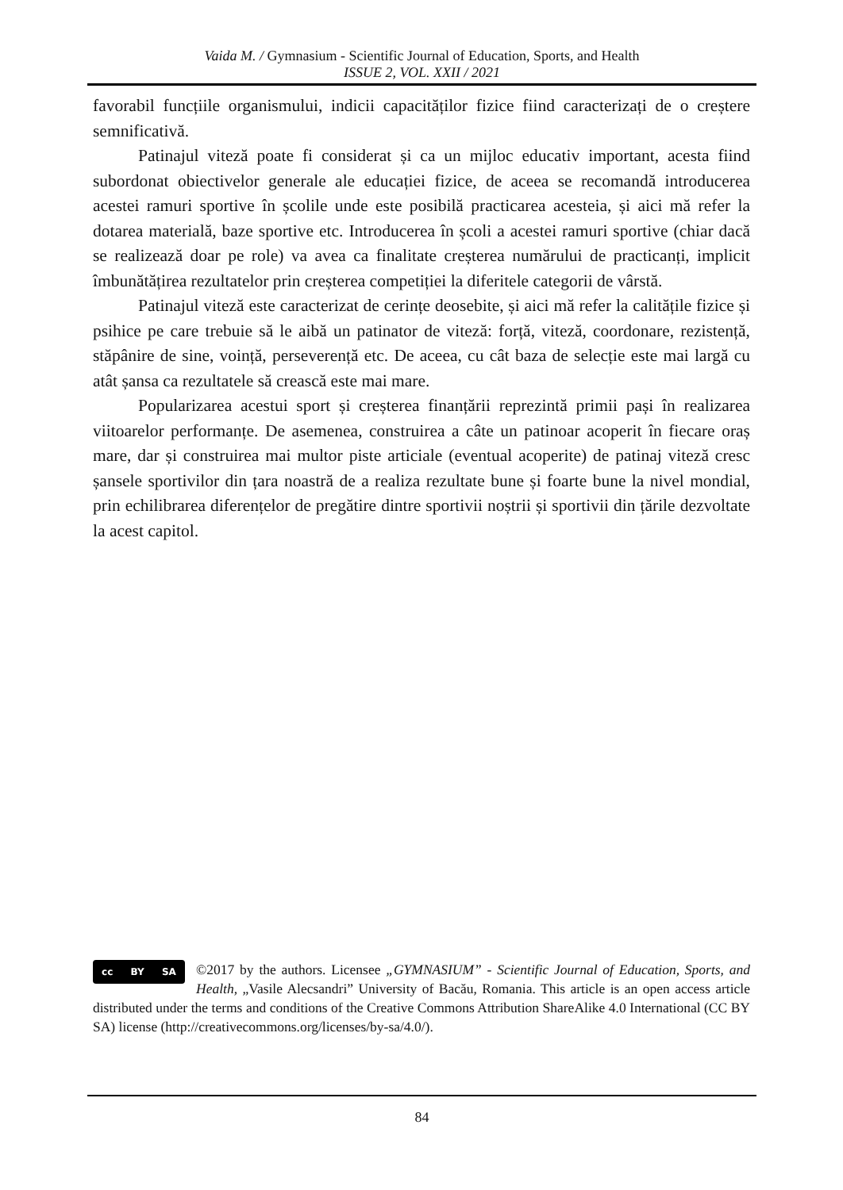Vaida M. / Gymnasium - Scientific Journal of Education, Sports, and Health
ISSUE 2, VOL. XXII / 2021
favorabil funcțiile organismului, indicii capacităților fizice fiind caracterizați de o creștere semnificativă.
Patinajul viteză poate fi considerat și ca un mijloc educativ important, acesta fiind subordonat obiectivelor generale ale educației fizice, de aceea se recomandă introducerea acestei ramuri sportive în școlile unde este posibilă practicarea acesteia, și aici mă refer la dotarea materială, baze sportive etc. Introducerea în școli a acestei ramuri sportive (chiar dacă se realizează doar pe role) va avea ca finalitate creșterea numărului de practicanți, implicit îmbunătățirea rezultatelor prin creșterea competiției la diferitele categorii de vârstă.
Patinajul viteză este caracterizat de cerințe deosebite, și aici mă refer la calitățile fizice și psihice pe care trebuie să le aibă un patinator de viteză: forță, viteză, coordonare, rezistență, stăpânire de sine, voință, perseverență etc. De aceea, cu cât baza de selecție este mai largă cu atât șansa ca rezultatele să crească este mai mare.
Popularizarea acestui sport și creșterea finanțării reprezintă primii pași în realizarea viitoarelor performanțe. De asemenea, construirea a câte un patinoar acoperit în fiecare oraș mare, dar și construirea mai multor piste articiale (eventual acoperite) de patinaj viteză cresc șansele sportivilor din țara noastră de a realiza rezultate bune și foarte bune la nivel mondial, prin echilibrarea diferențelor de pregătire dintre sportivii noștrii și sportivii din țările dezvoltate la acest capitol.
cc BY SA
©2017 by the authors. Licensee „GYMNASIUM” - Scientific Journal of Education, Sports, and Health, „Vasile Alecsandri” University of Bacău, Romania. This article is an open access article distributed under the terms and conditions of the Creative Commons Attribution ShareAlike 4.0 International (CC BY SA) license (http://creativecommons.org/licenses/by-sa/4.0/).
84